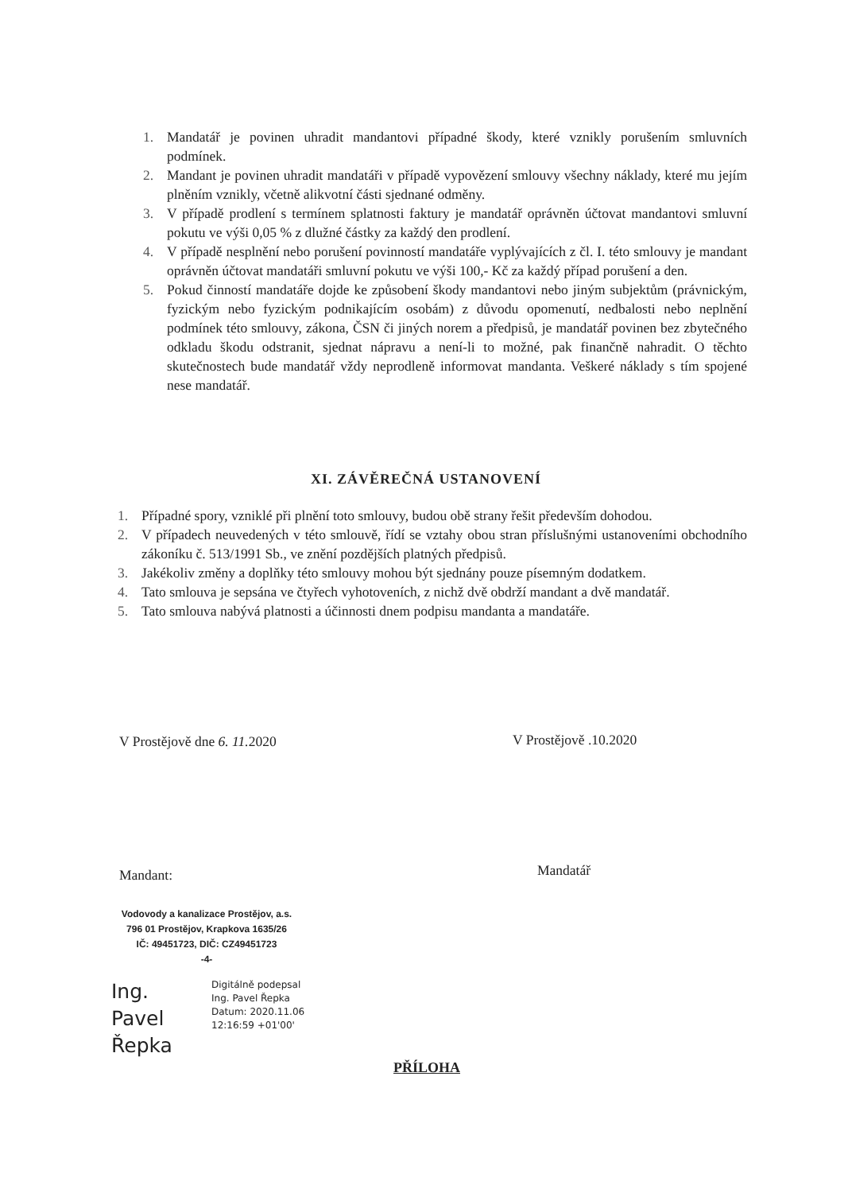1. Mandatář je povinen uhradit mandantovi případné škody, které vznikly porušením smluvních podmínek.
2. Mandant je povinen uhradit mandatáři v případě vypovězení smlouvy všechny náklady, které mu jejím plněním vznikly, včetně alikvotní části sjednané odměny.
3. V případě prodlení s termínem splatnosti faktury je mandatář oprávněn účtovat mandantovi smluvní pokutu ve výši 0,05 % z dlužné částky za každý den prodlení.
4. V případě nesplnění nebo porušení povinností mandatáře vyplývajících z čl. I. této smlouvy je mandant oprávněn účtovat mandatáři smluvní pokutu ve výši 100,- Kč za každý případ porušení a den.
5. Pokud činností mandatáře dojde ke způsobení škody mandantovi nebo jiným subjektům (právnickým, fyzickým nebo fyzickým podnikajícím osobám) z důvodu opomenutí, nedbalosti nebo neplnění podmínek této smlouvy, zákona, ČSN či jiných norem a předpisů, je mandatář povinen bez zbytečného odkladu škodu odstranit, sjednat nápravu a není-li to možné, pak finančně nahradit. O těchto skutečnostech bude mandatář vždy neprodleně informovat mandanta. Veškeré náklady s tím spojené nese mandatář.
XI. ZÁVĚREČNÁ USTANOVENÍ
1. Případné spory, vzniklé při plnění toto smlouvy, budou obě strany řešit především dohodou.
2. V případech neuvedených v této smlouvě, řídí se vztahy obou stran příslušnými ustanoveními obchodního zákoníku č. 513/1991 Sb., ve znění pozdějších platných předpisů.
3. Jakékoliv změny a doplňky této smlouvy mohou být sjednány pouze písemným dodatkem.
4. Tato smlouva je sepsána ve čtyřech vyhotoveních, z nichž dvě obdrží mandant a dvě mandatář.
5. Tato smlouva nabývá platnosti a účinnosti dnem podpisu mandanta a mandatáře.
V Prostějově dne 6. 11. 2020 V Prostějově .10.2020
Mandant: Mandatář
Vodovody a kanalizace Prostějov, a.s.
796 01 Prostějov, Krapkova 1635/26
IČ: 49451723, DIČ: CZ49451723
-4-
Ing. Pavel Řepka
Digitálně podepsal
Ing. Pavel Řepka
Datum: 2020.11.06
12:16:59 +01'00'
PŘÍLOHA